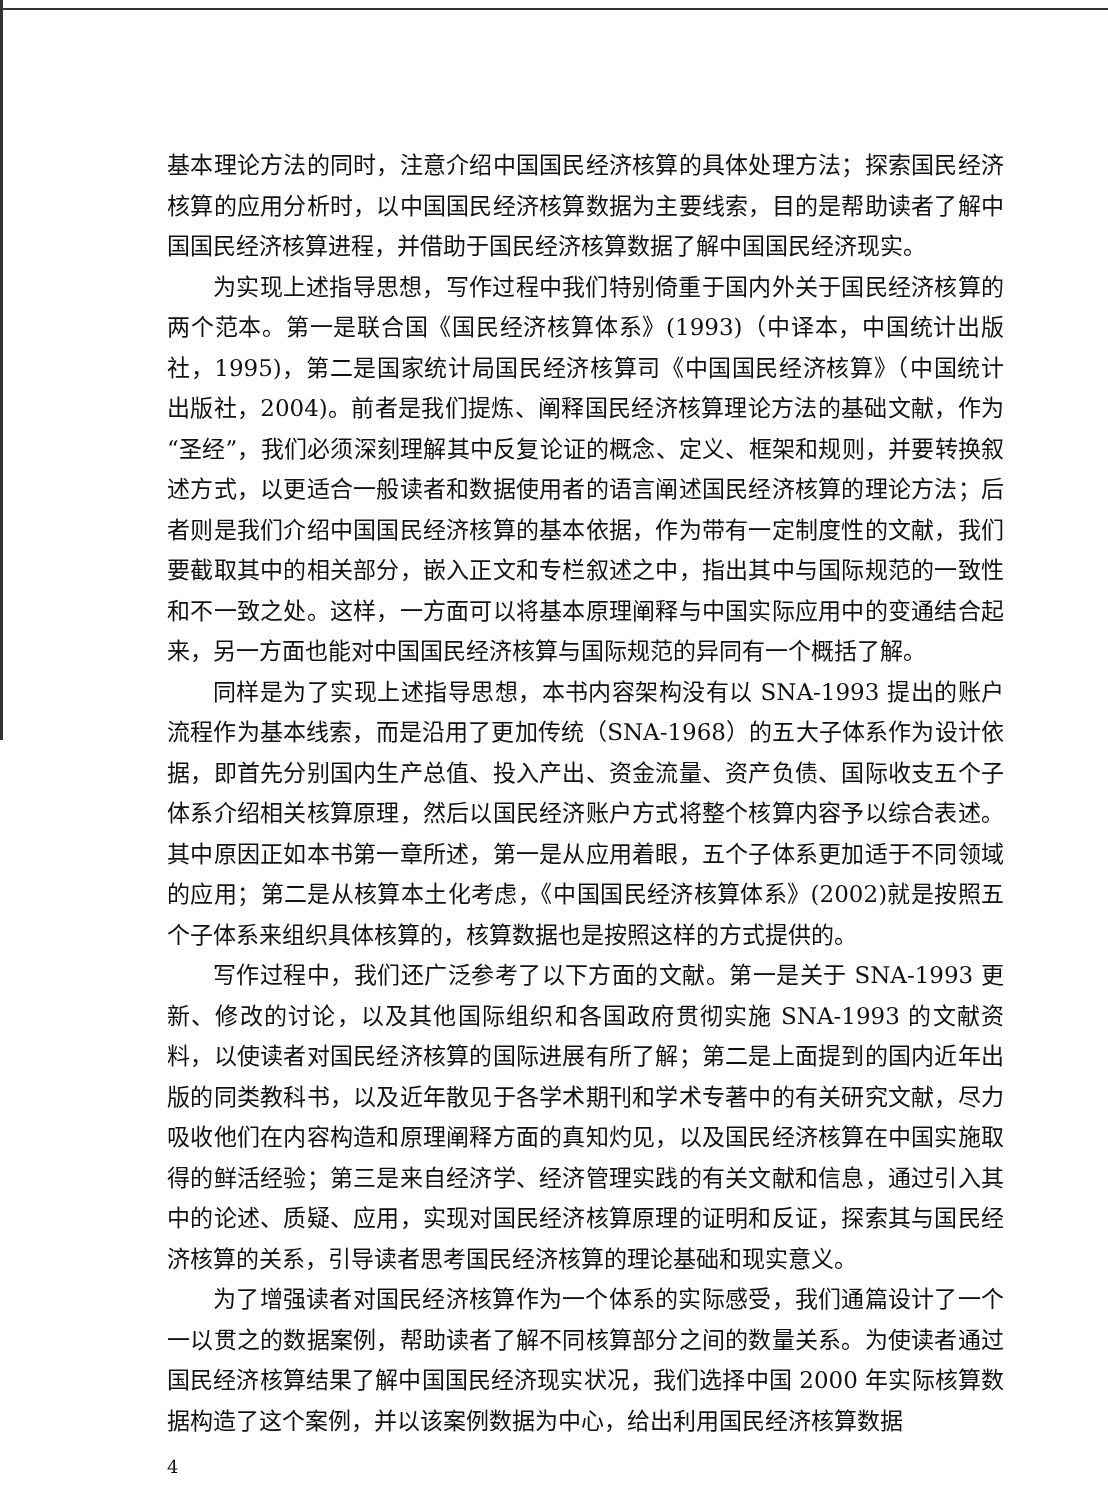基本理论方法的同时，注意介绍中国国民经济核算的具体处理方法；探索国民经济核算的应用分析时，以中国国民经济核算数据为主要线索，目的是帮助读者了解中国国民经济核算进程，并借助于国民经济核算数据了解中国国民经济现实。
为实现上述指导思想，写作过程中我们特别倚重于国内外关于国民经济核算的两个范本。第一是联合国《国民经济核算体系》(1993)（中译本，中国统计出版社，1995)，第二是国家统计局国民经济核算司《中国国民经济核算》（中国统计出版社，2004)。前者是我们提炼、阐释国民经济核算理论方法的基础文献，作为“圣经”，我们必须深刻理解其中反复论证的概念、定义、框架和规则，并要转换叙述方式，以更适合一般读者和数据使用者的语言阐述国民经济核算的理论方法；后者则是我们介绍中国国民经济核算的基本依据，作为带有一定制度性的文献，我们要截取其中的相关部分，嵌入正文和专栏叙述之中，指出其中与国际规范的一致性和不一致之处。这样，一方面可以将基本原理阐释与中国实际应用中的变通结合起来，另一方面也能对中国国民经济核算与国际规范的异同有一个概括了解。
同样是为了实现上述指导思想，本书内容架构没有以 SNA-1993 提出的账户流程作为基本线索，而是沿用了更加传统（SNA-1968）的五大子体系作为设计依据，即首先分别国内生产总值、投入产出、资金流量、资产负债、国际收支五个子体系介绍相关核算原理，然后以国民经济账户方式将整个核算内容予以综合表述。其中原因正如本书第一章所述，第一是从应用着眼，五个子体系更加适于不同领域的应用；第二是从核算本土化考虑，《中国国民经济核算体系》(2002)就是按照五个子体系来组织具体核算的，核算数据也是按照这样的方式提供的。
写作过程中，我们还广泛参考了以下方面的文献。第一是关于 SNA-1993 更新、修改的讨论，以及其他国际组织和各国政府贯彻实施 SNA-1993 的文献资料，以使读者对国民经济核算的国际进展有所了解；第二是上面提到的国内近年出版的同类教科书，以及近年散见于各学术期刊和学术专著中的有关研究文献，尽力吸收他们在内容构造和原理阐释方面的真知灼见，以及国民经济核算在中国实施取得的鲜活经验；第三是来自经济学、经济管理实践的有关文献和信息，通过引入其中的论述、质疑、应用，实现对国民经济核算原理的证明和反证，探索其与国民经济核算的关系，引导读者思考国民经济核算的理论基础和现实意义。
为了增强读者对国民经济核算作为一个体系的实际感受，我们通篇设计了一个一以贯之的数据案例，帮助读者了解不同核算部分之间的数量关系。为使读者通过国民经济核算结果了解中国国民经济现实状况，我们选择中国 2000 年实际核算数据构造了这个案例，并以该案例数据为中心，给出利用国民经济核算数据
4